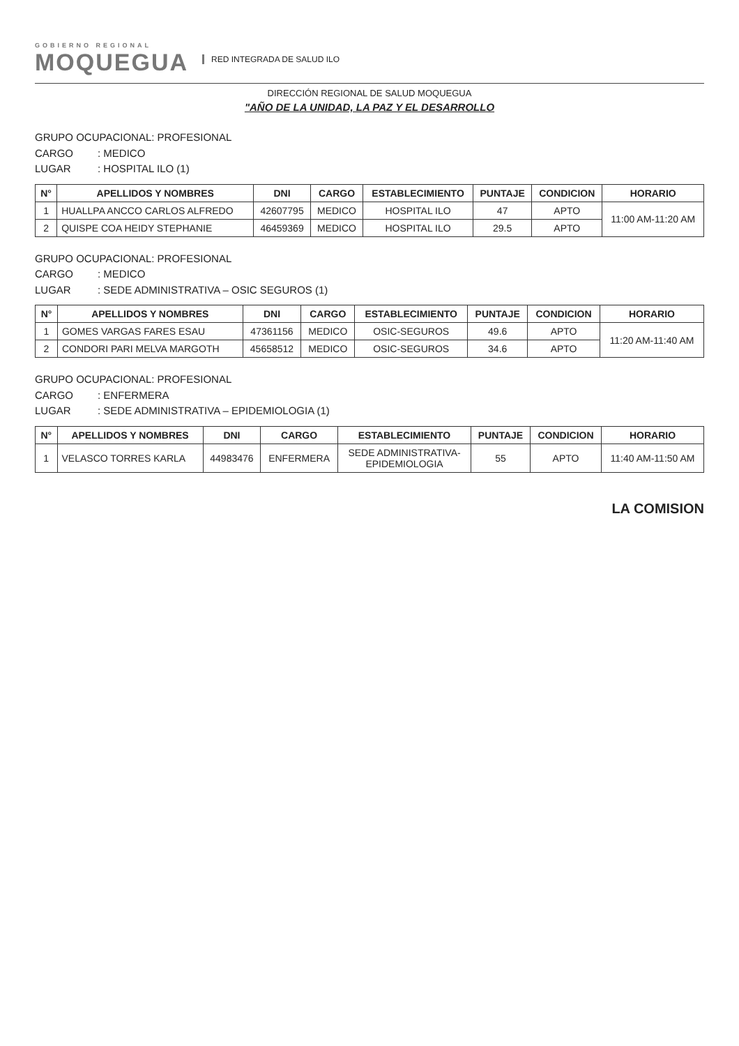GOBIERNO REGIONAL
MOQUEGUA
RED INTEGRADA DE SALUD ILO
DIRECCIÓN REGIONAL DE SALUD MOQUEGUA
"AÑO DE LA UNIDAD, LA PAZ Y EL DESARROLLO
GRUPO OCUPACIONAL: PROFESIONAL
CARGO: MEDICO
LUGAR: HOSPITAL ILO (1)
| N° | APELLIDOS Y NOMBRES | DNI | CARGO | ESTABLECIMIENTO | PUNTAJE | CONDICION | HORARIO |
| --- | --- | --- | --- | --- | --- | --- | --- |
| 1 | HUALLPA ANCCO CARLOS ALFREDO | 42607795 | MEDICO | HOSPITAL ILO | 47 | APTO | 11:00 AM-11:20 AM |
| 2 | QUISPE COA HEIDY STEPHANIE | 46459369 | MEDICO | HOSPITAL ILO | 29.5 | APTO | |
GRUPO OCUPACIONAL: PROFESIONAL
CARGO: MEDICO
LUGAR: SEDE ADMINISTRATIVA – OSIC SEGUROS (1)
| N° | APELLIDOS Y NOMBRES | DNI | CARGO | ESTABLECIMIENTO | PUNTAJE | CONDICION | HORARIO |
| --- | --- | --- | --- | --- | --- | --- | --- |
| 1 | GOMES VARGAS FARES ESAU | 47361156 | MEDICO | OSIC-SEGUROS | 49.6 | APTO | 11:20 AM-11:40 AM |
| 2 | CONDORI PARI MELVA MARGOTH | 45658512 | MEDICO | OSIC-SEGUROS | 34.6 | APTO | |
GRUPO OCUPACIONAL: PROFESIONAL
CARGO: ENFERMERA
LUGAR: SEDE ADMINISTRATIVA – EPIDEMIOLOGIA (1)
| N° | APELLIDOS Y NOMBRES | DNI | CARGO | ESTABLECIMIENTO | PUNTAJE | CONDICION | HORARIO |
| --- | --- | --- | --- | --- | --- | --- | --- |
| 1 | VELASCO TORRES KARLA | 44983476 | ENFERMERA | SEDE ADMINISTRATIVA- EPIDEMIOLOGIA | 55 | APTO | 11:40 AM-11:50 AM |
LA COMISION